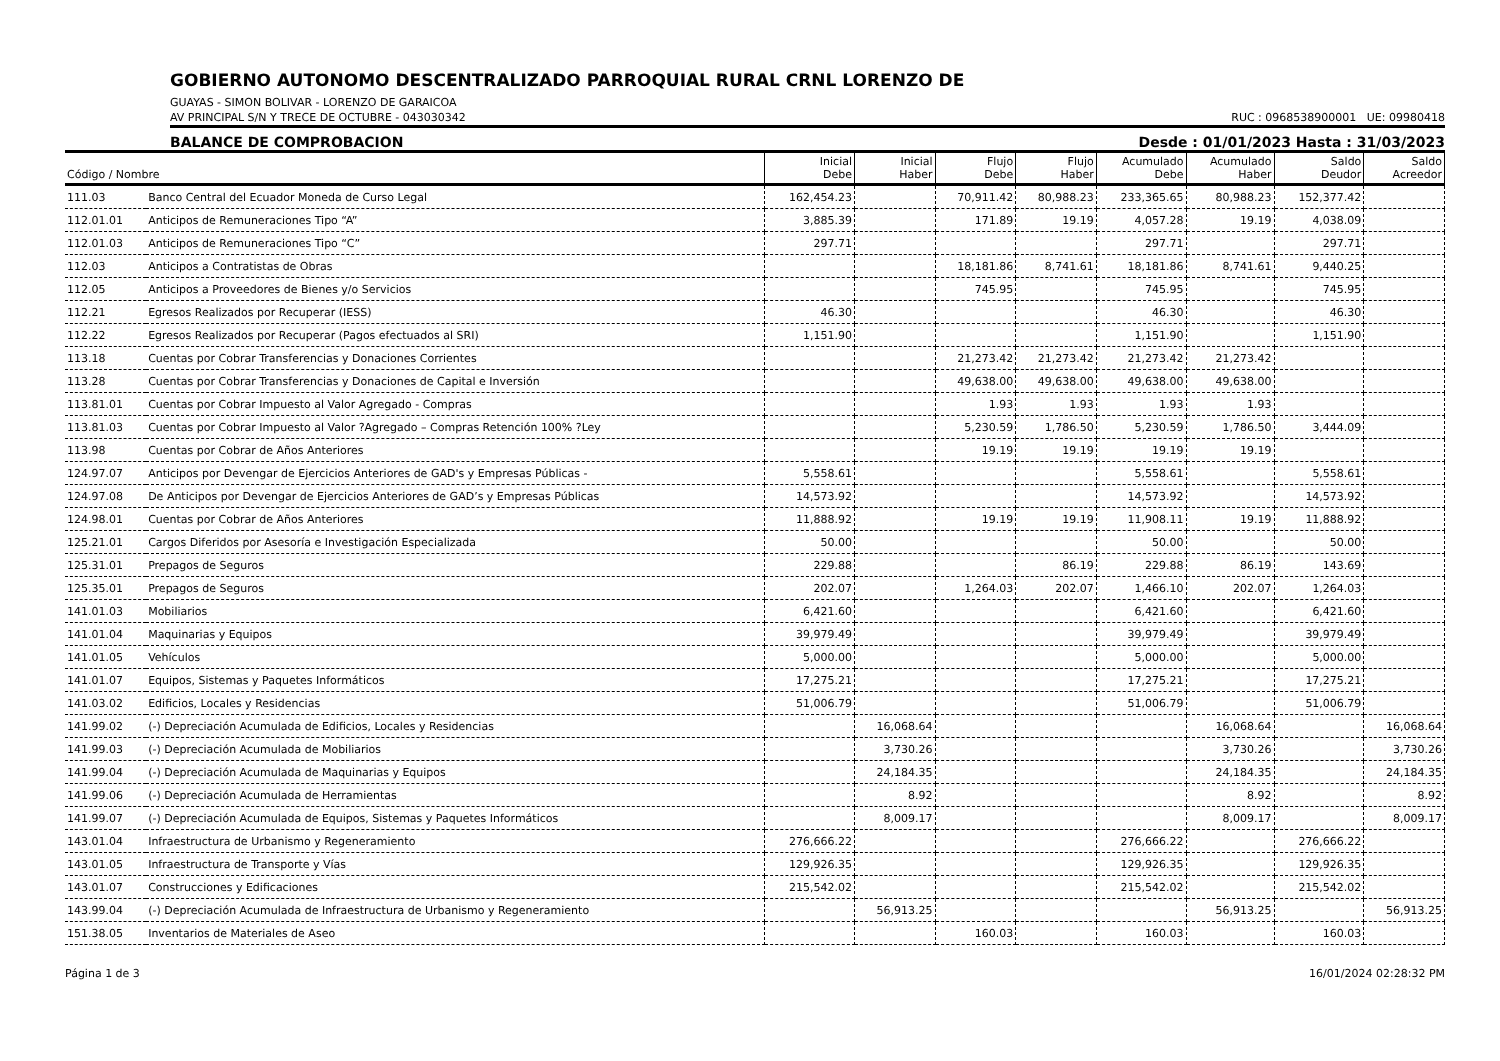GOBIERNO AUTONOMO DESCENTRALIZADO PARROQUIAL RURAL CRNL LORENZO DE
GUAYAS - SIMON BOLIVAR - LORENZO DE GARAICOA
AV PRINCIPAL S/N Y TRECE DE OCTUBRE - 043030342 RUC : 0968538900001 UE: 09980418
BALANCE DE COMPROBACION Desde : 01/01/2023 Hasta : 31/03/2023
| Código / Nombre | | Inicial Debe | Inicial Haber | Flujo Debe | Flujo Haber | Acumulado Debe | Acumulado Haber | Saldo Deudor | Saldo Acreedor |
| --- | --- | --- | --- | --- | --- | --- | --- | --- | --- |
| 111.03 | Banco Central del Ecuador Moneda de Curso Legal | 162,454.23 | | 70,911.42 | 80,988.23 | 233,365.65 | 80,988.23 | 152,377.42 | |
| 112.01.01 | Anticipos de Remuneraciones Tipo “A” | 3,885.39 | | 171.89 | 19.19 | 4,057.28 | 19.19 | 4,038.09 | |
| 112.01.03 | Anticipos de Remuneraciones Tipo “C” | 297.71 | | | | 297.71 | | 297.71 | |
| 112.03 | Anticipos a Contratistas de Obras | | | 18,181.86 | 8,741.61 | 18,181.86 | 8,741.61 | 9,440.25 | |
| 112.05 | Anticipos a Proveedores de Bienes y/o Servicios | | | 745.95 | | 745.95 | | 745.95 | |
| 112.21 | Egresos Realizados por Recuperar (IESS) | 46.30 | | | | 46.30 | | 46.30 | |
| 112.22 | Egresos Realizados por Recuperar (Pagos efectuados al SRI) | 1,151.90 | | | | 1,151.90 | | 1,151.90 | |
| 113.18 | Cuentas por Cobrar Transferencias y Donaciones Corrientes | | | 21,273.42 | 21,273.42 | 21,273.42 | 21,273.42 | | |
| 113.28 | Cuentas por Cobrar Transferencias y Donaciones de Capital e Inversión | | | 49,638.00 | 49,638.00 | 49,638.00 | 49,638.00 | | |
| 113.81.01 | Cuentas por Cobrar Impuesto al Valor Agregado - Compras | | | 1.93 | 1.93 | 1.93 | 1.93 | | |
| 113.81.03 | Cuentas por Cobrar Impuesto al Valor ?Agregado – Compras Retención 100% ?Ley | | | 5,230.59 | 1,786.50 | 5,230.59 | 1,786.50 | 3,444.09 | |
| 113.98 | Cuentas por Cobrar de Años Anteriores | | | 19.19 | 19.19 | 19.19 | 19.19 | | |
| 124.97.07 | Anticipos por Devengar de Ejercicios Anteriores de GAD's y Empresas Públicas - | 5,558.61 | | | | 5,558.61 | | 5,558.61 | |
| 124.97.08 | De Anticipos por Devengar de Ejercicios Anteriores de GAD’s y Empresas Públicas | 14,573.92 | | | | 14,573.92 | | 14,573.92 | |
| 124.98.01 | Cuentas por Cobrar de Años Anteriores | 11,888.92 | | 19.19 | 19.19 | 11,908.11 | 19.19 | 11,888.92 | |
| 125.21.01 | Cargos Diferidos por Asesoría e Investigación Especializada | 50.00 | | | | 50.00 | | 50.00 | |
| 125.31.01 | Prepagos de Seguros | 229.88 | | | 86.19 | 229.88 | 86.19 | 143.69 | |
| 125.35.01 | Prepagos de Seguros | 202.07 | | 1,264.03 | 202.07 | 1,466.10 | 202.07 | 1,264.03 | |
| 141.01.03 | Mobiliarios | 6,421.60 | | | | 6,421.60 | | 6,421.60 | |
| 141.01.04 | Maquinarias y Equipos | 39,979.49 | | | | 39,979.49 | | 39,979.49 | |
| 141.01.05 | Vehículos | 5,000.00 | | | | 5,000.00 | | 5,000.00 | |
| 141.01.07 | Equipos, Sistemas y Paquetes Informáticos | 17,275.21 | | | | 17,275.21 | | 17,275.21 | |
| 141.03.02 | Edificios, Locales y Residencias | 51,006.79 | | | | 51,006.79 | | 51,006.79 | |
| 141.99.02 | (-) Depreciación Acumulada de Edificios, Locales y Residencias | | 16,068.64 | | | | 16,068.64 | | 16,068.64 |
| 141.99.03 | (-) Depreciación Acumulada de Mobiliarios | | 3,730.26 | | | | 3,730.26 | | 3,730.26 |
| 141.99.04 | (-) Depreciación Acumulada de Maquinarias y Equipos | | 24,184.35 | | | | 24,184.35 | | 24,184.35 |
| 141.99.06 | (-) Depreciación Acumulada de Herramientas | | 8.92 | | | | 8.92 | | 8.92 |
| 141.99.07 | (-) Depreciación Acumulada de Equipos, Sistemas y Paquetes Informáticos | | 8,009.17 | | | | 8,009.17 | | 8,009.17 |
| 143.01.04 | Infraestructura de Urbanismo y Regeneramiento | 276,666.22 | | | | 276,666.22 | | 276,666.22 | |
| 143.01.05 | Infraestructura de Transporte y Vías | 129,926.35 | | | | 129,926.35 | | 129,926.35 | |
| 143.01.07 | Construcciones y Edificaciones | 215,542.02 | | | | 215,542.02 | | 215,542.02 | |
| 143.99.04 | (-) Depreciación Acumulada de Infraestructura de Urbanismo y Regeneramiento | | 56,913.25 | | | | 56,913.25 | | 56,913.25 |
| 151.38.05 | Inventarios de Materiales de Aseo | | | 160.03 | | 160.03 | | 160.03 | |
Página 1 de 3 16/01/2024 02:28:32 PM